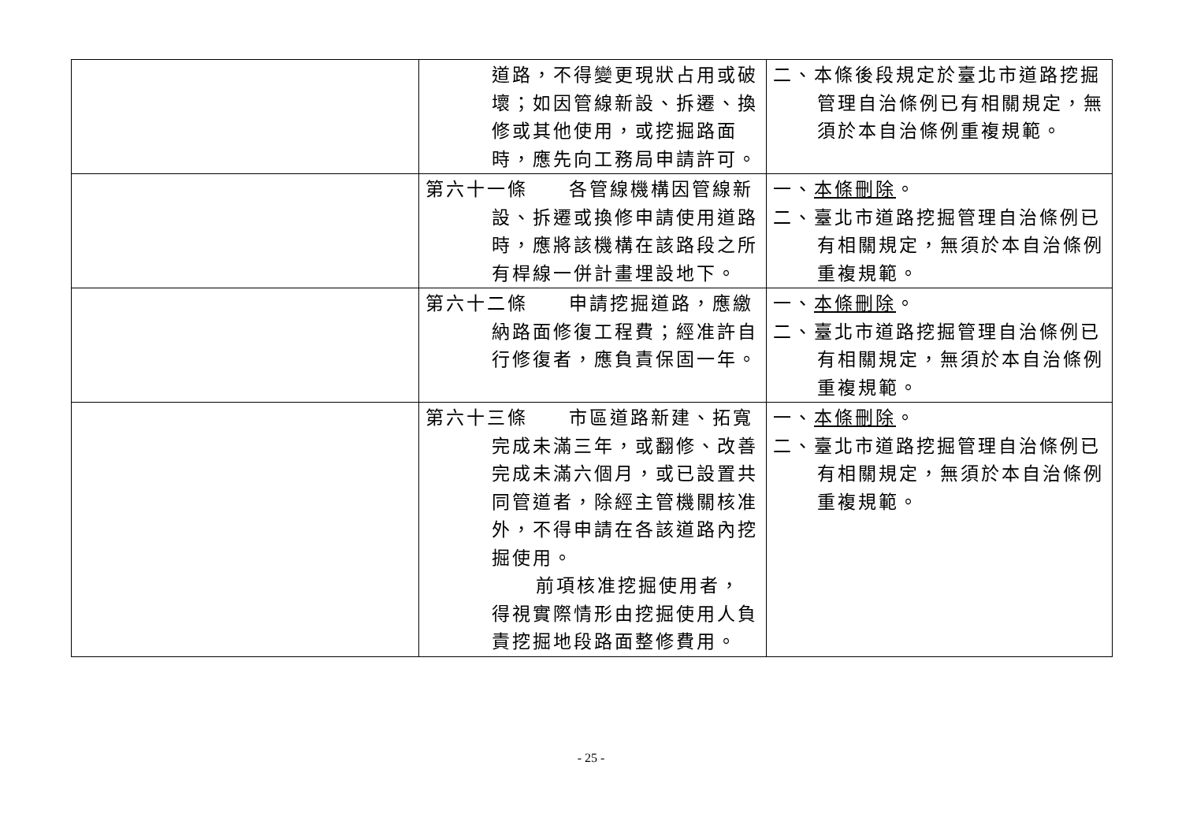| | 道路，不得變更現狀占用或破壞；如因管線新設、拆遷、換修或其他使用，或挖掘路面時，應先向工務局申請許可。 | 二、本條後段規定於臺北市道路挖掘管理自治條例已有相關規定，無須於本自治條例重複規範。 |
| | 第六十一條 各管線機構因管線新設、拆遷或換修申請使用道路時，應將該機構在該路段之所有桿線一併計畫埋設地下。 | 一、 本條刪除 。 二、臺北市道路挖掘管理自治條例已有相關規定，無須於本自治條例重複規範。 |
| | 第六十二條 申請挖掘道路，應繳納路面修復工程費；經准許自行修復者，應負責保固一年。 | 一、 本條刪除 。 二、臺北市道路挖掘管理自治條例已有相關規定，無須於本自治條例重複規範。 |
| | 第六十三條 市區道路新建、拓寬完成未滿三年，或翻修、改善完成未滿六個月，或已設置共同管道者，除經主管機關核准外，不得申請在各該道路內挖掘使用。 前項核准挖掘使用者，得視實際情形由挖掘使用人負責挖掘地段路面整修費用。 | 一、 本條刪除 。 二、臺北市道路挖掘管理自治條例已有相關規定，無須於本自治條例重複規範。 |
- 25 -